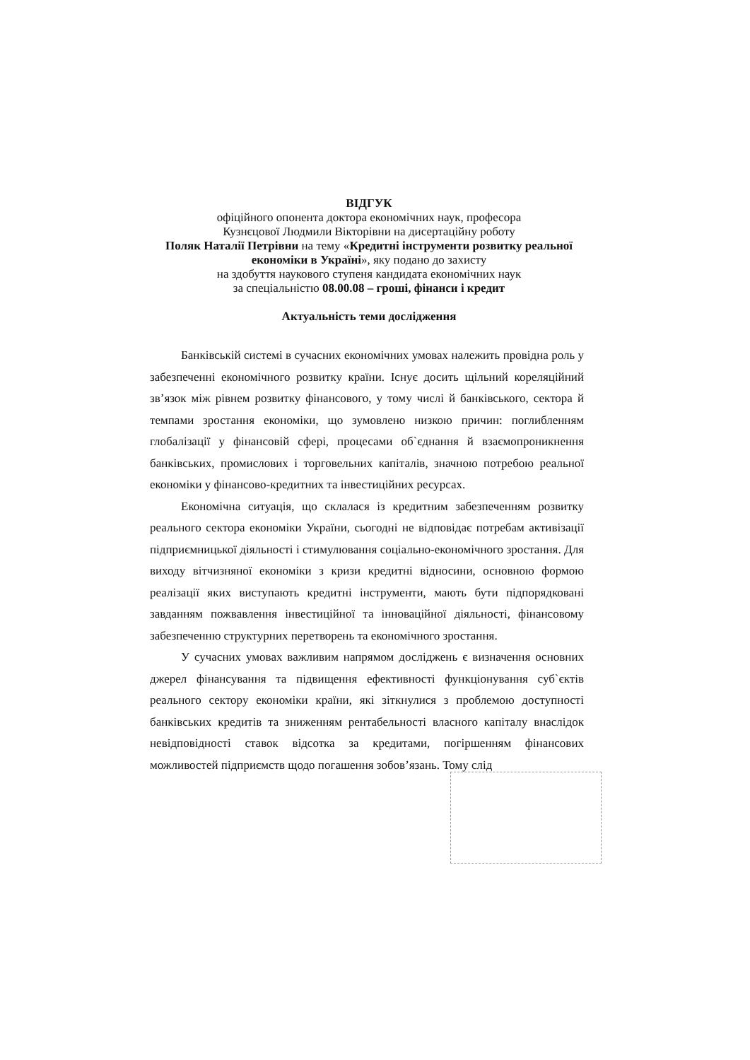ВІДГУК
офіційного опонента доктора економічних наук, професора
Кузнєцової Людмили Вікторівни на дисертаційну роботу
Поляк Наталії Петрівни на тему «Кредитні інструменти розвитку реальної економіки в Україні», яку подано до захисту
на здобуття наукового ступеня кандидата економічних наук
за спеціальністю 08.00.08 – гроші, фінанси і кредит
Актуальність теми дослідження
Банківській системі в сучасних економічних умовах належить провідна роль у забезпеченні економічного розвитку країни. Існує досить щільний кореляційний зв’язок між рівнем розвитку фінансового, у тому числі й банківського, сектора й темпами зростання економіки, що зумовлено низкою причин: поглибленням глобалізації у фінансовій сфері, процесами об`єднання й взаємопроникнення банківських, промислових і торговельних капіталів, значною потребою реальної економіки у фінансово-кредитних та інвестиційних ресурсах.
Економічна ситуація, що склалася із кредитним забезпеченням розвитку реального сектора економіки України, сьогодні не відповідає потребам активізації підприємницької діяльності і стимулювання соціально-економічного зростання. Для виходу вітчизняної економіки з кризи кредитні відносини, основною формою реалізації яких виступають кредитні інструменти, мають бути підпорядковані завданням пожвавлення інвестиційної та інноваційної діяльності, фінансовому забезпеченню структурних перетворень та економічного зростання.
У сучасних умовах важливим напрямом досліджень є визначення основних джерел фінансування та підвищення ефективності функціонування суб`єктів реального сектору економіки країни, які зіткнулися з проблемою доступності банківських кредитів та зниженням рентабельності власного капіталу внаслідок невідповідності ставок відсотка за кредитами, погіршенням фінансових можливостей підприємств щодо погашення зобов’язань. Тому слід